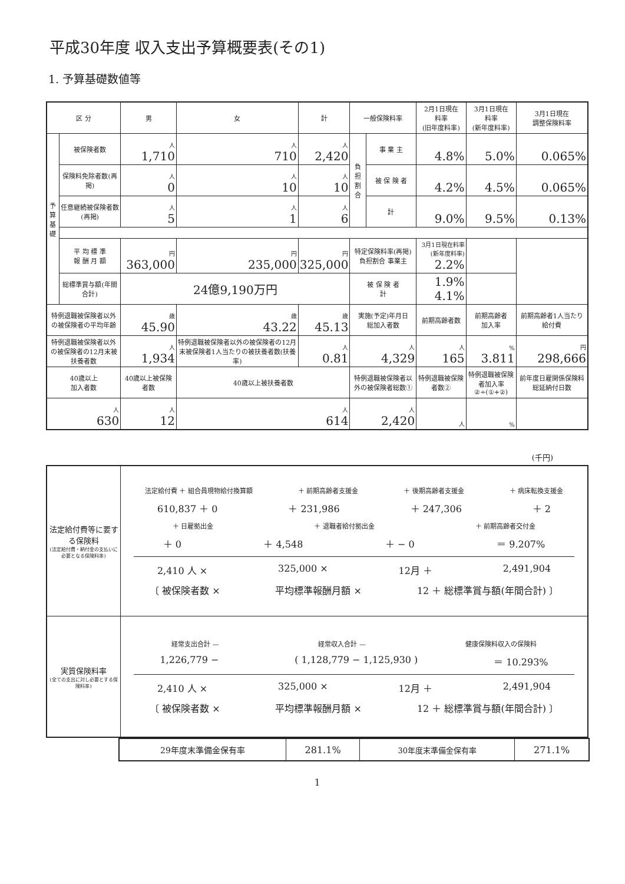平成30年度 収入支出予算概要表(その1)
1. 予算基礎数値等
| 区 分 | | 男 | 女 | 計 | 一般保険料率 | | 2月1日現在 料率 (旧年度料率) | 3月1日現在 料率 (新年度料率) | 3月1日現在 調整保険料率 |
| --- | --- | --- | --- | --- | --- | --- | --- | --- | --- |
| 予 算 基 礎 | 被保険者数 | 人 1,710 | 人 710 | 人 2,420 | 負 担 割 合 | 事 業 主 | 4.8% | 5.0% | 0.065% |
| | 保険料免除者数(再掲) | 人 0 | 人 10 | 人 10 | | 被 保 険 者 | 4.2% | 4.5% | 0.065% |
| | 任意継続被保険者数(再掲) | 人 5 | 人 1 | 人 6 | | 計 | 9.0% | 9.5% | 0.13% |
| | 平 均 標 準 報 酬 月 額 | 円 363,000 | 円 235,000 | 円 325,000 | 特定保険料率(再掲) 負担割合 事業主 | | 3月1日現在料率(新年度料率) 2.2% | | |
| | 総標準賞与額(年間合計) | 24億9,190万円 | | | 被 保 険 者 計 | | 1.9% 4.1% | | |
| 特例退職被保険者以外の被保険者の平均年齢 | | 歳 45.90 | 歳 43.22 | 歳 45.13 | 実施(予定)年月日 総加入者数 | | 前期高齢者数 | 前期高齢者 加入率 | 前期高齢者1人当たり給付費 |
| 特例退職被保険者以外の被保険者の12月末被扶養者数 | | 人 1,934 | 特例退職被保険者以外の被保険者の12月末被保険者1人当たりの被扶養者数(扶養率) | 人 0.81 | 人 4,329 | | 人 165 | % 3.811 | 円 298,666 |
| 40歳以上 加入者数 | | 40歳以上被保険者数 | 40歳以上被扶養者数 | | 特例退職被保険者以外の被保険者総数① | | 特例退職被保険者数② | 特例退職被保険者加入率 ②÷(①+②) | 前年度日雇関係保険料総延納付日数 |
| 人 630 | | 人 12 | 人 614 | | 人 2,420 | | 人 | % | |
(千円)
| 法定給付費等に要する保険料 (法定給付費・納付金の支払いに必要となる保険料率) | 法定給付費 ＋ 組合員現物給付換算額 ＋ 前期高齢者支援金 ＋ 後期高齢者支援金 ＋ 病床転換支援金 610,837 ＋ 0 ＋ 231,986 ＋ 247,306 ＋ 2 ＋ 日雇拠出金 ＋ 退職者給付拠出金 ＋ 前期高齢者交付金 ＋ 0 ＋ 4,548 ＋ − 0 ＝ 9.207% 2,410 人 × 325,000 × 12月 ＋ 2,491,904 〔 被保険者数 × 平均標準報酬月額 × 12 ＋ 総標準賞与額(年間合計) 〕 |
| 実質保険料率 (全ての支出に対し必要とする保険料率) | 経常支出合計 — 経常収入合計 — 健康保険料収入の保険料 1,226,779 − ( 1,128,779 − 1,125,930 ) ＝ 10.293% 2,410 人 × 325,000 × 12月 ＋ 2,491,904 〔 被保険者数 × 平均標準報酬月額 × 12 ＋ 総標準賞与額(年間合計) 〕 |
| 29年度末準備金保有率 | 281.1% | 30年度末準備金保有率 | 271.1% |
1